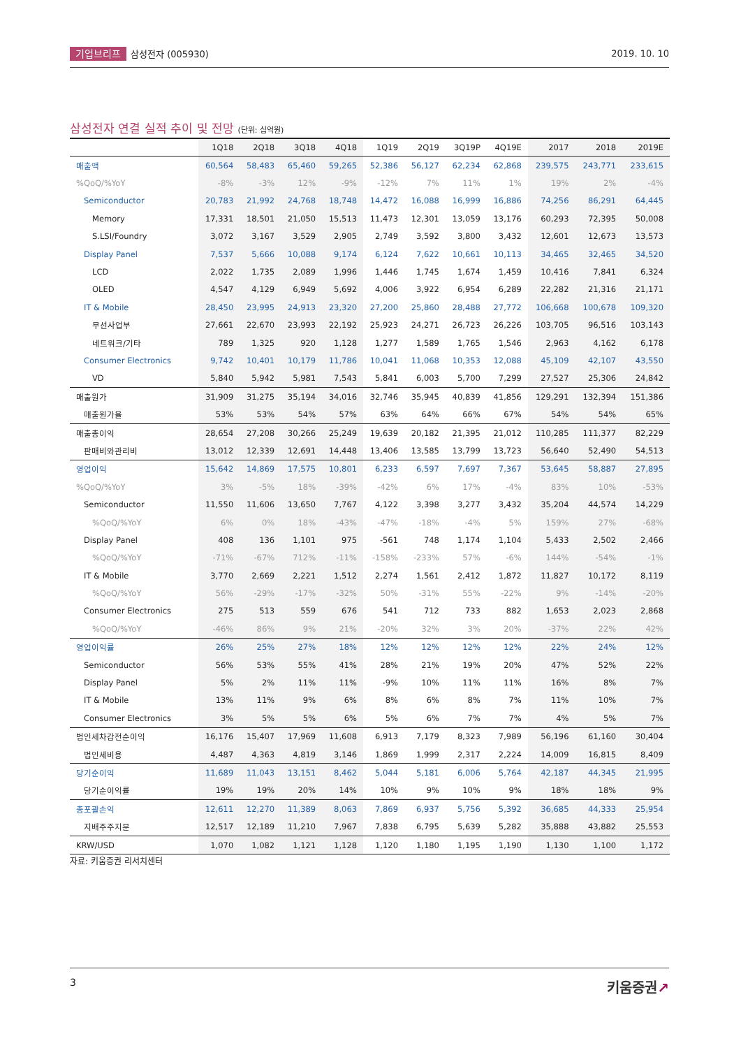기업브리프 삼성전자 (005930) 2019. 10. 10
삼성전자 연결 실적 추이 및 전망 (단위: 십억원)
| | 1Q18 | 2Q18 | 3Q18 | 4Q18 | 1Q19 | 2Q19 | 3Q19P | 4Q19E | 2017 | 2018 | 2019E |
| --- | --- | --- | --- | --- | --- | --- | --- | --- | --- | --- | --- |
| 매출액 | 60,564 | 58,483 | 65,460 | 59,265 | 52,386 | 56,127 | 62,234 | 62,868 | 239,575 | 243,771 | 233,615 |
| %QoQ/%YoY | -8% | -3% | 12% | -9% | -12% | 7% | 11% | 1% | 19% | 2% | -4% |
| Semiconductor | 20,783 | 21,992 | 24,768 | 18,748 | 14,472 | 16,088 | 16,999 | 16,886 | 74,256 | 86,291 | 64,445 |
| Memory | 17,331 | 18,501 | 21,050 | 15,513 | 11,473 | 12,301 | 13,059 | 13,176 | 60,293 | 72,395 | 50,008 |
| S.LSI/Foundry | 3,072 | 3,167 | 3,529 | 2,905 | 2,749 | 3,592 | 3,800 | 3,432 | 12,601 | 12,673 | 13,573 |
| Display Panel | 7,537 | 5,666 | 10,088 | 9,174 | 6,124 | 7,622 | 10,661 | 10,113 | 34,465 | 32,465 | 34,520 |
| LCD | 2,022 | 1,735 | 2,089 | 1,996 | 1,446 | 1,745 | 1,674 | 1,459 | 10,416 | 7,841 | 6,324 |
| OLED | 4,547 | 4,129 | 6,949 | 5,692 | 4,006 | 3,922 | 6,954 | 6,289 | 22,282 | 21,316 | 21,171 |
| IT & Mobile | 28,450 | 23,995 | 24,913 | 23,320 | 27,200 | 25,860 | 28,488 | 27,772 | 106,668 | 100,678 | 109,320 |
| 무선사업부 | 27,661 | 22,670 | 23,993 | 22,192 | 25,923 | 24,271 | 26,723 | 26,226 | 103,705 | 96,516 | 103,143 |
| 네트워크/기타 | 789 | 1,325 | 920 | 1,128 | 1,277 | 1,589 | 1,765 | 1,546 | 2,963 | 4,162 | 6,178 |
| Consumer Electronics | 9,742 | 10,401 | 10,179 | 11,786 | 10,041 | 11,068 | 10,353 | 12,088 | 45,109 | 42,107 | 43,550 |
| VD | 5,840 | 5,942 | 5,981 | 7,543 | 5,841 | 6,003 | 5,700 | 7,299 | 27,527 | 25,306 | 24,842 |
| 매출원가 | 31,909 | 31,275 | 35,194 | 34,016 | 32,746 | 35,945 | 40,839 | 41,856 | 129,291 | 132,394 | 151,386 |
| 매출원가율 | 53% | 53% | 54% | 57% | 63% | 64% | 66% | 67% | 54% | 54% | 65% |
| 매출총이익 | 28,654 | 27,208 | 30,266 | 25,249 | 19,639 | 20,182 | 21,395 | 21,012 | 110,285 | 111,377 | 82,229 |
| 판매비와관리비 | 13,012 | 12,339 | 12,691 | 14,448 | 13,406 | 13,585 | 13,799 | 13,723 | 56,640 | 52,490 | 54,513 |
| 영업이익 | 15,642 | 14,869 | 17,575 | 10,801 | 6,233 | 6,597 | 7,697 | 7,367 | 53,645 | 58,887 | 27,895 |
| %QoQ/%YoY | 3% | -5% | 18% | -39% | -42% | 6% | 17% | -4% | 83% | 10% | -53% |
| Semiconductor | 11,550 | 11,606 | 13,650 | 7,767 | 4,122 | 3,398 | 3,277 | 3,432 | 35,204 | 44,574 | 14,229 |
| %QoQ/%YoY | 6% | 0% | 18% | -43% | -47% | -18% | -4% | 5% | 159% | 27% | -68% |
| Display Panel | 408 | 136 | 1,101 | 975 | -561 | 748 | 1,174 | 1,104 | 5,433 | 2,502 | 2,466 |
| %QoQ/%YoY | -71% | -67% | 712% | -11% | -158% | -233% | 57% | -6% | 144% | -54% | -1% |
| IT & Mobile | 3,770 | 2,669 | 2,221 | 1,512 | 2,274 | 1,561 | 2,412 | 1,872 | 11,827 | 10,172 | 8,119 |
| %QoQ/%YoY | 56% | -29% | -17% | -32% | 50% | -31% | 55% | -22% | 9% | -14% | -20% |
| Consumer Electronics | 275 | 513 | 559 | 676 | 541 | 712 | 733 | 882 | 1,653 | 2,023 | 2,868 |
| %QoQ/%YoY | -46% | 86% | 9% | 21% | -20% | 32% | 3% | 20% | -37% | 22% | 42% |
| 영업이익률 | 26% | 25% | 27% | 18% | 12% | 12% | 12% | 12% | 22% | 24% | 12% |
| Semiconductor | 56% | 53% | 55% | 41% | 28% | 21% | 19% | 20% | 47% | 52% | 22% |
| Display Panel | 5% | 2% | 11% | 11% | -9% | 10% | 11% | 11% | 16% | 8% | 7% |
| IT & Mobile | 13% | 11% | 9% | 6% | 8% | 6% | 8% | 7% | 11% | 10% | 7% |
| Consumer Electronics | 3% | 5% | 5% | 6% | 5% | 6% | 7% | 7% | 4% | 5% | 7% |
| 법인세차감전순이익 | 16,176 | 15,407 | 17,969 | 11,608 | 6,913 | 7,179 | 8,323 | 7,989 | 56,196 | 61,160 | 30,404 |
| 법인세비용 | 4,487 | 4,363 | 4,819 | 3,146 | 1,869 | 1,999 | 2,317 | 2,224 | 14,009 | 16,815 | 8,409 |
| 당기순이익 | 11,689 | 11,043 | 13,151 | 8,462 | 5,044 | 5,181 | 6,006 | 5,764 | 42,187 | 44,345 | 21,995 |
| 당기순이익률 | 19% | 19% | 20% | 14% | 10% | 9% | 10% | 9% | 18% | 18% | 9% |
| 총포괄손익 | 12,611 | 12,270 | 11,389 | 8,063 | 7,869 | 6,937 | 5,756 | 5,392 | 36,685 | 44,333 | 25,954 |
| 지배주주지분 | 12,517 | 12,189 | 11,210 | 7,967 | 7,838 | 6,795 | 5,639 | 5,282 | 35,888 | 43,882 | 25,553 |
| KRW/USD | 1,070 | 1,082 | 1,121 | 1,128 | 1,120 | 1,180 | 1,195 | 1,190 | 1,130 | 1,100 | 1,172 |
자료: 키움증권 리서치센터
3
키움증권↗